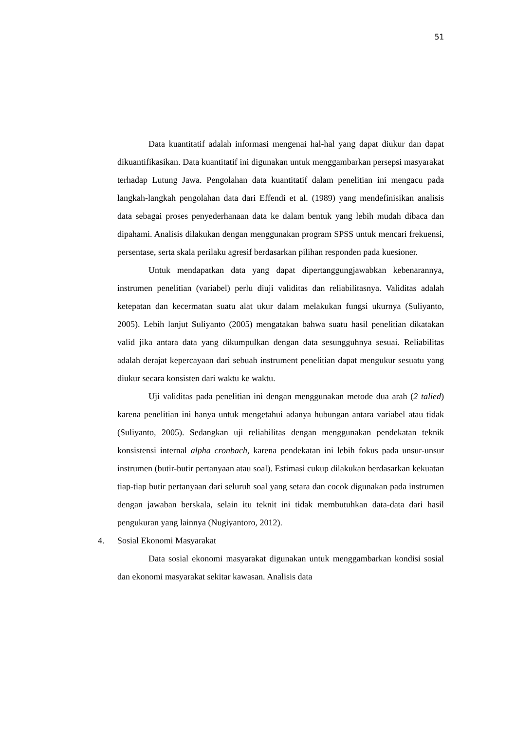51
Data kuantitatif adalah informasi mengenai hal-hal yang dapat diukur dan dapat dikuantifikasikan. Data kuantitatif ini digunakan untuk menggambarkan persepsi masyarakat terhadap Lutung Jawa. Pengolahan data kuantitatif dalam penelitian ini mengacu pada langkah-langkah pengolahan data dari Effendi et al. (1989) yang mendefinisikan analisis data sebagai proses penyederhanaan data ke dalam bentuk yang lebih mudah dibaca dan dipahami. Analisis dilakukan dengan menggunakan program SPSS untuk mencari frekuensi, persentase, serta skala perilaku agresif berdasarkan pilihan responden pada kuesioner.
Untuk mendapatkan data yang dapat dipertanggungjawabkan kebenarannya, instrumen penelitian (variabel) perlu diuji validitas dan reliabilitasnya. Validitas adalah ketepatan dan kecermatan suatu alat ukur dalam melakukan fungsi ukurnya (Suliyanto, 2005). Lebih lanjut Suliyanto (2005) mengatakan bahwa suatu hasil penelitian dikatakan valid jika antara data yang dikumpulkan dengan data sesungguhnya sesuai. Reliabilitas adalah derajat kepercayaan dari sebuah instrument penelitian dapat mengukur sesuatu yang diukur secara konsisten dari waktu ke waktu.
Uji validitas pada penelitian ini dengan menggunakan metode dua arah (2 talied) karena penelitian ini hanya untuk mengetahui adanya hubungan antara variabel atau tidak (Suliyanto, 2005). Sedangkan uji reliabilitas dengan menggunakan pendekatan teknik konsistensi internal alpha cronbach, karena pendekatan ini lebih fokus pada unsur-unsur instrumen (butir-butir pertanyaan atau soal). Estimasi cukup dilakukan berdasarkan kekuatan tiap-tiap butir pertanyaan dari seluruh soal yang setara dan cocok digunakan pada instrumen dengan jawaban berskala, selain itu teknit ini tidak membutuhkan data-data dari hasil pengukuran yang lainnya (Nugiyantoro, 2012).
4. Sosial Ekonomi Masyarakat
Data sosial ekonomi masyarakat digunakan untuk menggambarkan kondisi sosial dan ekonomi masyarakat sekitar kawasan. Analisis data